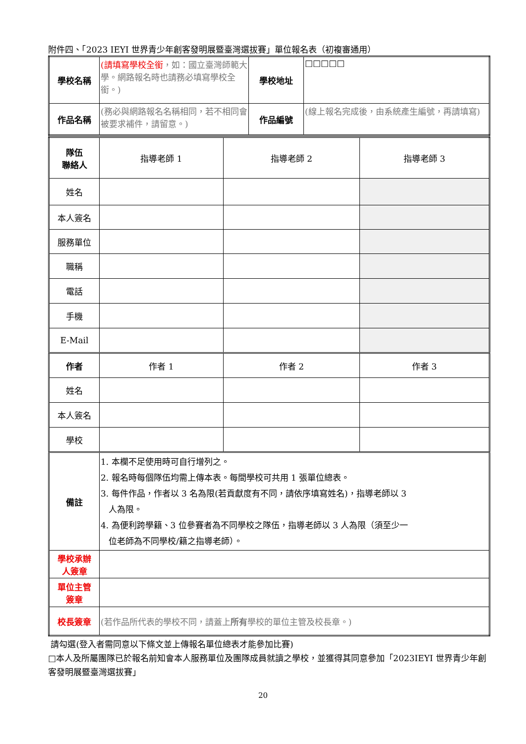附件四、「2023 IEYI 世界青少年創客發明展暨臺灣選拔賽」單位報名表（初複審通用）
| 學校名稱 | (請填寫學校全銜 ，如：國立臺灣師範大學。網路報名時也請務必填寫學校全銜。) | 學校地址 | □□□□□ |
| 作品名稱 | (務必與網路報名名稱相同，若不相同會被要求補件，請留意。) | 作品編號 | (線上報名完成後，由系統產生編號，再請填寫) |
| 隊伍 聯絡人 | 指導老師 1 | 指導老師 2 | 指導老師 3 |
| 姓名 | | | |
| 本人簽名 | | | |
| 服務單位 | | | |
| 職稱 | | | |
| 電話 | | | |
| 手機 | | | |
| E-Mail | | | |
| 作者 | 作者 1 | 作者 2 | 作者 3 |
| 姓名 | | | |
| 本人簽名 | | | |
| 學校 | | | |
| 備註 | 1. 本欄不足使用時可自行增列之。 2. 報名時每個隊伍均需上傳本表。每間學校可共用 1 張單位總表。 3. 每件作品，作者以 3 名為限(若貢獻度有不同，請依序填寫姓名)，指導老師以 3 人為限。 4. 為便利跨學籍、3 位參賽者為不同學校之隊伍，指導老師以 3 人為限（須至少一 位老師為不同學校/籍之指導老師）。 | | |
| 學校承辦 人簽章 | | | |
| 單位主管 簽章 | | | |
| 校長簽章 | (若作品所代表的學校不同，請蓋上 所有 學校的單位主管及校長章。) | | |
請勾選(登入者需同意以下條文並上傳報名單位總表才能參加比賽)
□本人及所屬團隊已於報名前知會本人服務單位及團隊成員就讀之學校，並獲得其同意參加「2023IEYI 世界青少年創客發明展暨臺灣選拔賽」
20